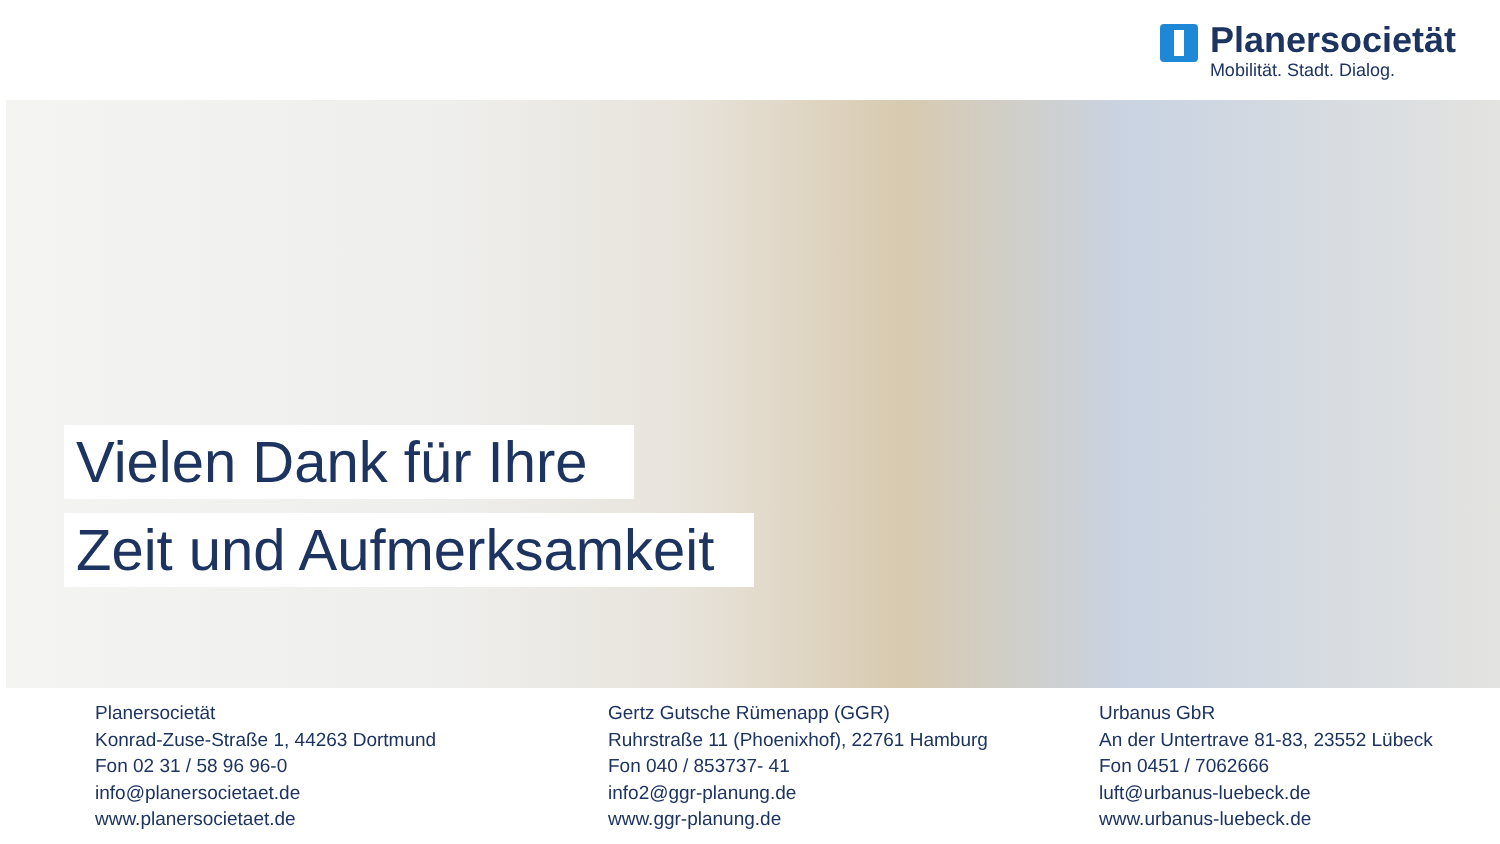Planersocietät
Mobilität. Stadt. Dialog.
Vielen Dank für Ihre
Zeit und Aufmerksamkeit
Planersocietät
Konrad-Zuse-Straße 1, 44263 Dortmund
Fon 02 31 / 58 96 96-0
info@planersocietaet.de
www.planersocietaet.de
Gertz Gutsche Rümenapp (GGR)
Ruhrstraße 11 (Phoenixhof), 22761 Hamburg
Fon 040 / 853737- 41
info2@ggr-planung.de
www.ggr-planung.de
Urbanus GbR
An der Untertrave 81-83, 23552 Lübeck
Fon 0451 / 7062666
luft@urbanus-luebeck.de
www.urbanus-luebeck.de